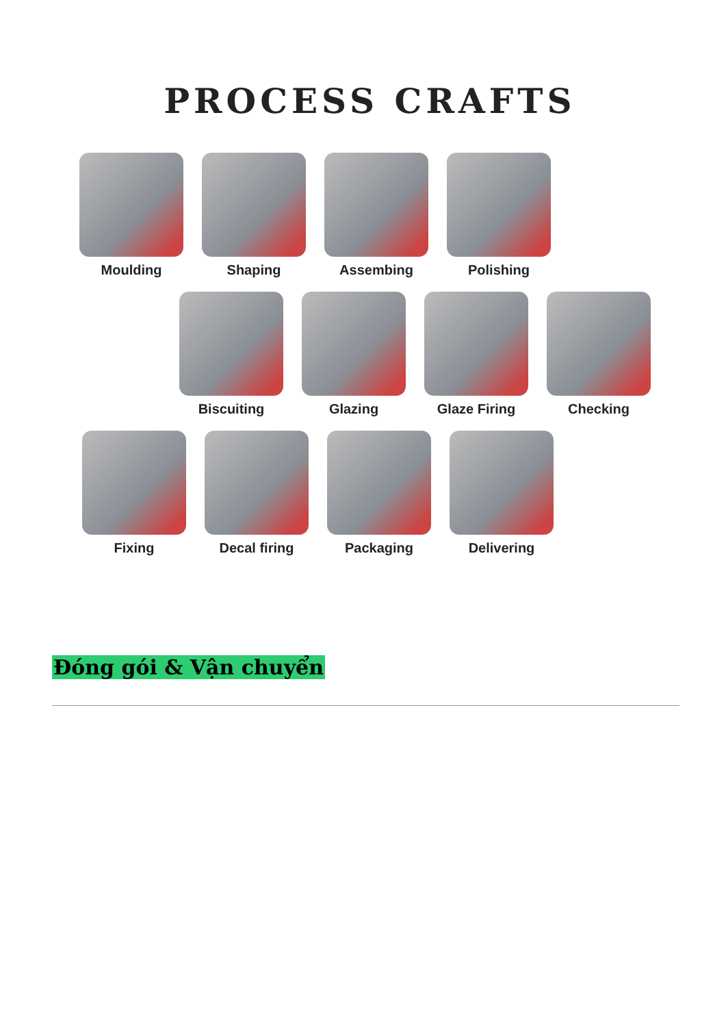PROCESS CRAFTS
Moulding Shaping Assembing Polishing
Biscuiting Glazing Glaze Firing Checking
Fixing Decal firing Packaging Delivering
Đóng gói & Vận chuyển